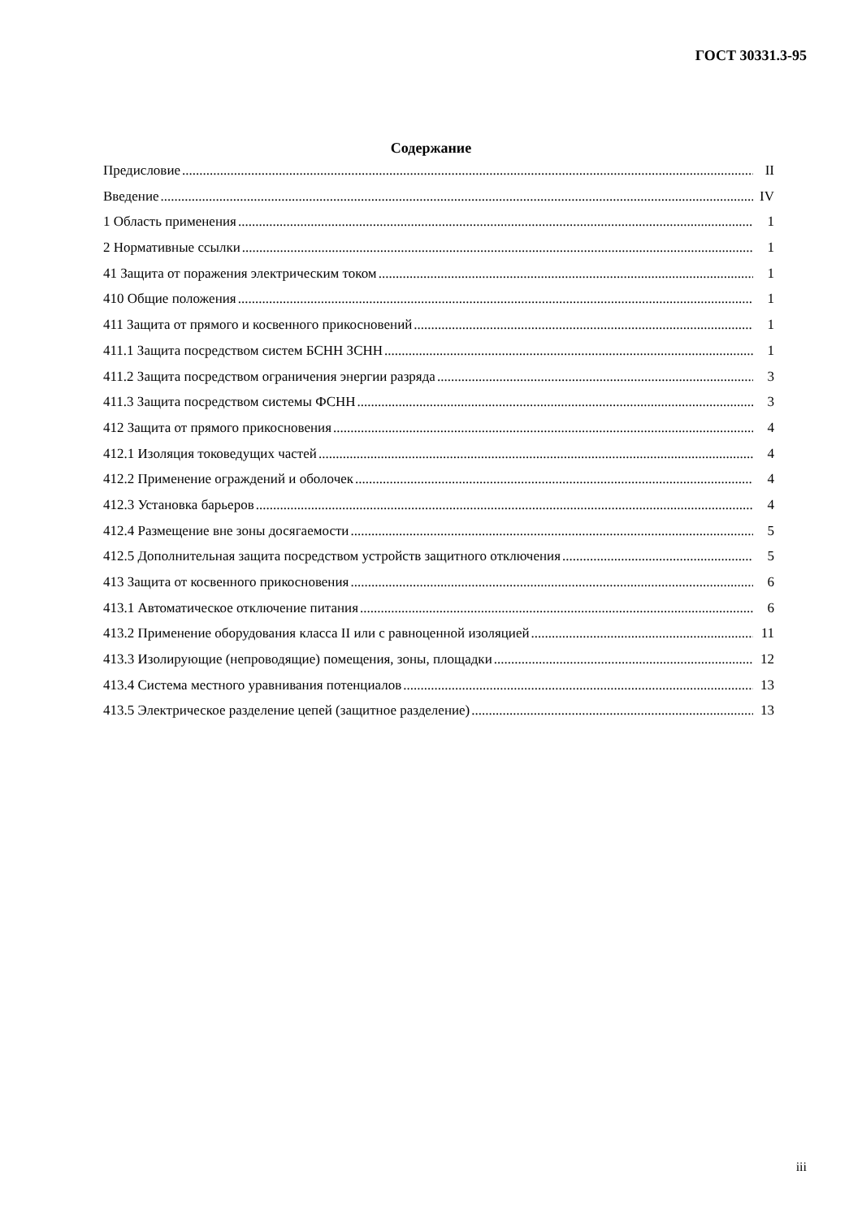ГОСТ 30331.3-95
Содержание
Предисловие II
Введение IV
1 Область применения 1
2 Нормативные ссылки 1
41 Защита от поражения электрическим током 1
410 Общие положения 1
411 Защита от прямого и косвенного прикосновений 1
411.1 Защита посредством систем БСНН ЗСНН 1
411.2 Защита посредством ограничения энергии разряда 3
411.3 Защита посредством системы ФСНН 3
412 Защита от прямого прикосновения 4
412.1 Изоляция токоведущих частей 4
412.2 Применение ограждений и оболочек 4
412.3 Установка барьеров 4
412.4 Размещение вне зоны досягаемости 5
412.5 Дополнительная защита посредством устройств защитного отключения 5
413 Защита от косвенного прикосновения 6
413.1 Автоматическое отключение питания 6
413.2 Применение оборудования класса II или с равноценной изоляцией 11
413.3 Изолирующие (непроводящие) помещения, зоны, площадки 12
413.4 Система местного уравнивания потенциалов 13
413.5 Электрическое разделение цепей (защитное разделение) 13
iii